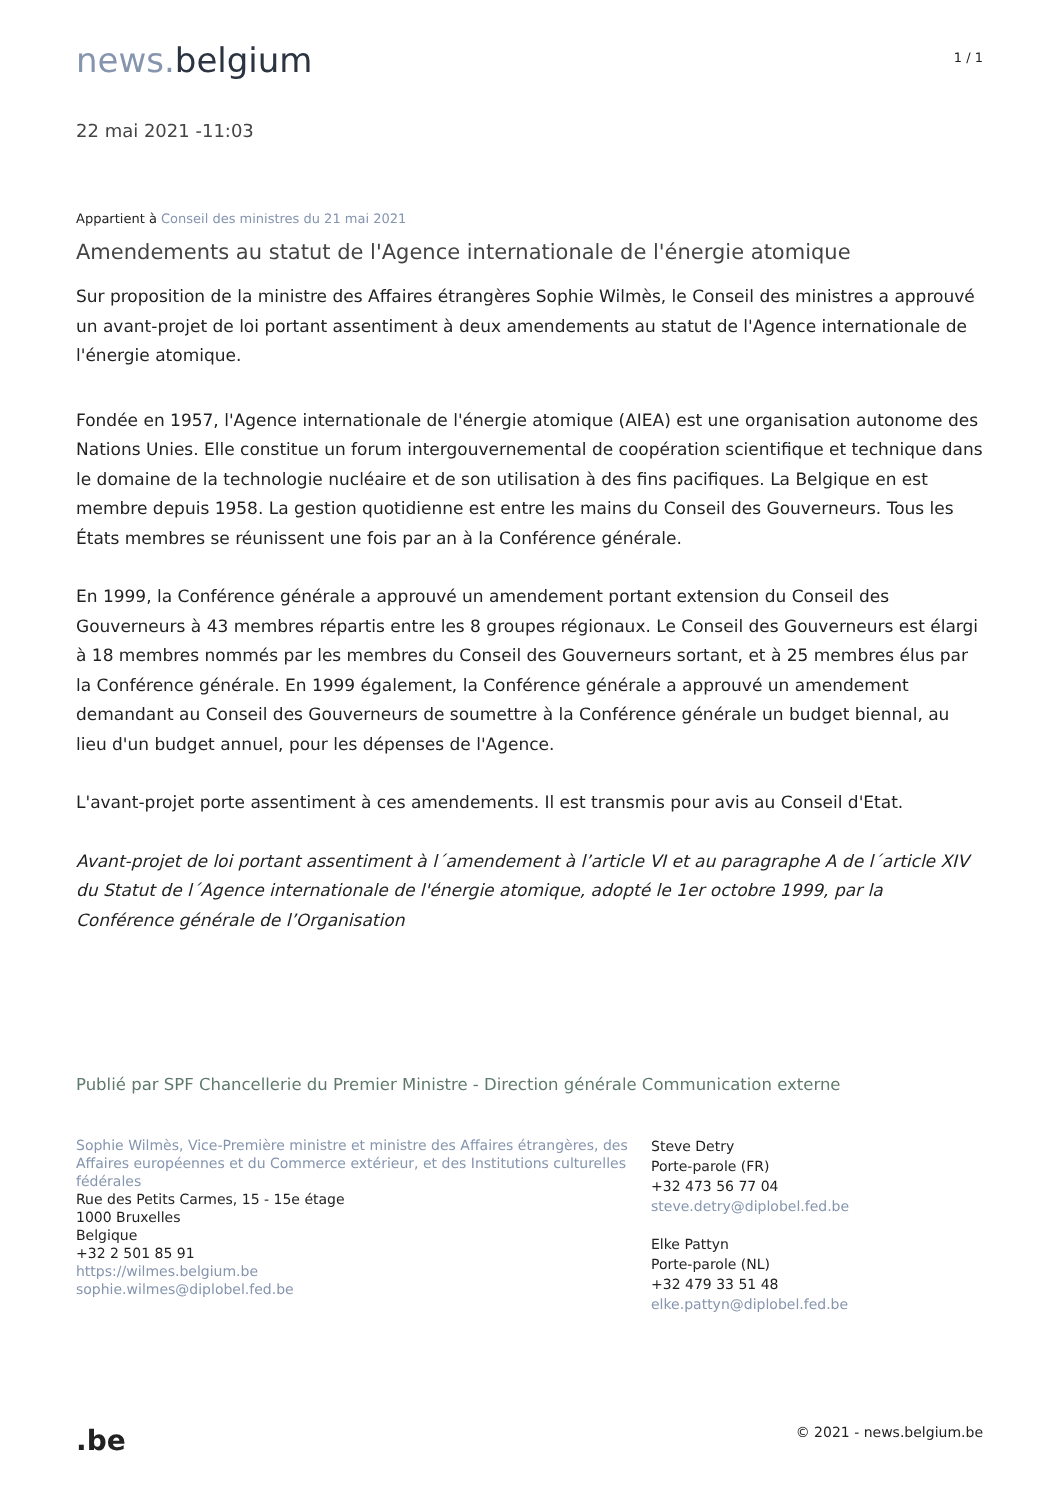news. belgium
1 / 1
22 mai 2021 -11:03
Appartient à Conseil des ministres du 21 mai 2021
Amendements au statut de l'Agence internationale de l'énergie atomique
Sur proposition de la ministre des Affaires étrangères Sophie Wilmès, le Conseil des ministres a approuvé un avant-projet de loi portant assentiment à deux amendements au statut de l'Agence internationale de l'énergie atomique.
Fondée en 1957, l'Agence internationale de l'énergie atomique (AIEA) est une organisation autonome des Nations Unies. Elle constitue un forum intergouvernemental de coopération scientifique et technique dans le domaine de la technologie nucléaire et de son utilisation à des fins pacifiques. La Belgique en est membre depuis 1958. La gestion quotidienne est entre les mains du Conseil des Gouverneurs. Tous les États membres se réunissent une fois par an à la Conférence générale.
En 1999, la Conférence générale a approuvé un amendement portant extension du Conseil des Gouverneurs à 43 membres répartis entre les 8 groupes régionaux. Le Conseil des Gouverneurs est élargi à 18 membres nommés par les membres du Conseil des Gouverneurs sortant, et à 25 membres élus par la Conférence générale. En 1999 également, la Conférence générale a approuvé un amendement demandant au Conseil des Gouverneurs de soumettre à la Conférence générale un budget biennal, au lieu d'un budget annuel, pour les dépenses de l'Agence.
L'avant-projet porte assentiment à ces amendements. Il est transmis pour avis au Conseil d'Etat.
Avant-projet de loi portant assentiment à l´amendement à l’article VI et au paragraphe A de l´article XIV du Statut de l´Agence internationale de l'énergie atomique, adopté le 1er octobre 1999, par la Conférence générale de l’Organisation
Publié par SPF Chancellerie du Premier Ministre - Direction générale Communication externe
Sophie Wilmès, Vice-Première ministre et ministre des Affaires étrangères, des Affaires européennes et du Commerce extérieur, et des Institutions culturelles fédérales
Rue des Petits Carmes, 15 - 15e étage
1000 Bruxelles
Belgique
+32 2 501 85 91
https://wilmes.belgium.be
sophie.wilmes@diplobel.fed.be
Steve Detry
Porte-parole (FR)
+32 473 56 77 04
steve.detry@diplobel.fed.be
Elke Pattyn
Porte-parole (NL)
+32 479 33 51 48
elke.pattyn@diplobel.fed.be
.be
© 2021 - news.belgium.be